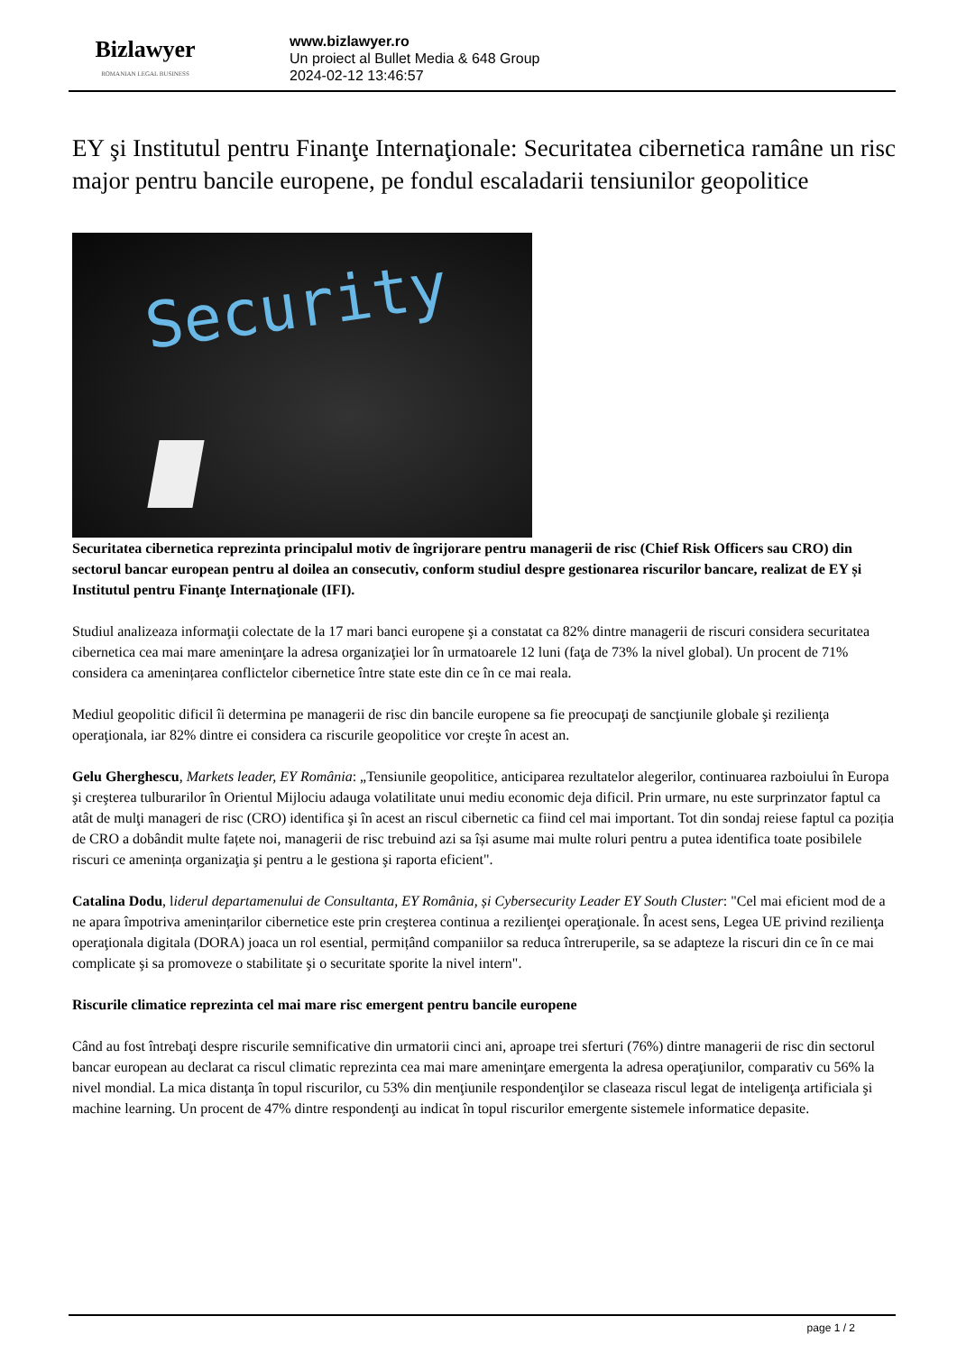Bizlawyer
ROMANIAN LEGAL BUSINESS
www.bizlawyer.ro
Un proiect al Bullet Media & 648 Group
2024-02-12 13:46:57
EY şi Institutul pentru Finanţe Internaţionale: Securitatea cibernetica ramâne un risc major pentru bancile europene, pe fondul escaladarii tensiunilor geopolitice
Security
Securitatea cibernetica reprezinta principalul motiv de îngrijorare pentru managerii de risc (Chief Risk Officers sau CRO) din sectorul bancar european pentru al doilea an consecutiv, conform studiul despre gestionarea riscurilor bancare, realizat de EY și Institutul pentru Finanţe Internaţionale (IFI).
Studiul analizeaza informaţii colectate de la 17 mari banci europene şi a constatat ca 82% dintre managerii de riscuri considera securitatea cibernetica cea mai mare ameninţare la adresa organizaţiei lor în urmatoarele 12 luni (faţa de 73% la nivel global). Un procent de 71% considera ca amenințarea conflictelor cibernetice între state este din ce în ce mai reala.
Mediul geopolitic dificil îi determina pe managerii de risc din bancile europene sa fie preocupaţi de sancţiunile globale şi rezilienţa operaţionala, iar 82% dintre ei considera ca riscurile geopolitice vor creşte în acest an.
Gelu Gherghescu, Markets leader, EY România: „Tensiunile geopolitice, anticiparea rezultatelor alegerilor, continuarea razboiului în Europa şi creşterea tulburarilor în Orientul Mijlociu adauga volatilitate unui mediu economic deja dificil. Prin urmare, nu este surprinzator faptul ca atât de mulţi manageri de risc (CRO) identifica şi în acest an riscul cibernetic ca fiind cel mai important. Tot din sondaj reiese faptul ca poziția de CRO a dobândit multe fațete noi, managerii de risc trebuind azi sa își asume mai multe roluri pentru a putea identifica toate posibilele riscuri ce amenința organizaţia şi pentru a le gestiona şi raporta eficient".
Catalina Dodu, liderul departamenului de Consultanta, EY România, și Cybersecurity Leader EY South Cluster: "Cel mai eficient mod de a ne apara împotriva amenințarilor cibernetice este prin creşterea continua a rezilienţei operaţionale. În acest sens, Legea UE privind rezilienţa operaţionala digitala (DORA) joaca un rol esential, permițând companiilor sa reduca întreruperile, sa se adapteze la riscuri din ce în ce mai complicate şi sa promoveze o stabilitate şi o securitate sporite la nivel intern".
Riscurile climatice reprezinta cel mai mare risc emergent pentru bancile europene
Când au fost întrebaţi despre riscurile semnificative din urmatorii cinci ani, aproape trei sferturi (76%) dintre managerii de risc din sectorul bancar european au declarat ca riscul climatic reprezinta cea mai mare ameninţare emergenta la adresa operaţiunilor, comparativ cu 56% la nivel mondial. La mica distanţa în topul riscurilor, cu 53% din menţiunile respondenţilor se claseaza riscul legat de inteligenţa artificiala şi machine learning. Un procent de 47% dintre respondenţi au indicat în topul riscurilor emergente sistemele informatice depasite.
page 1 / 2